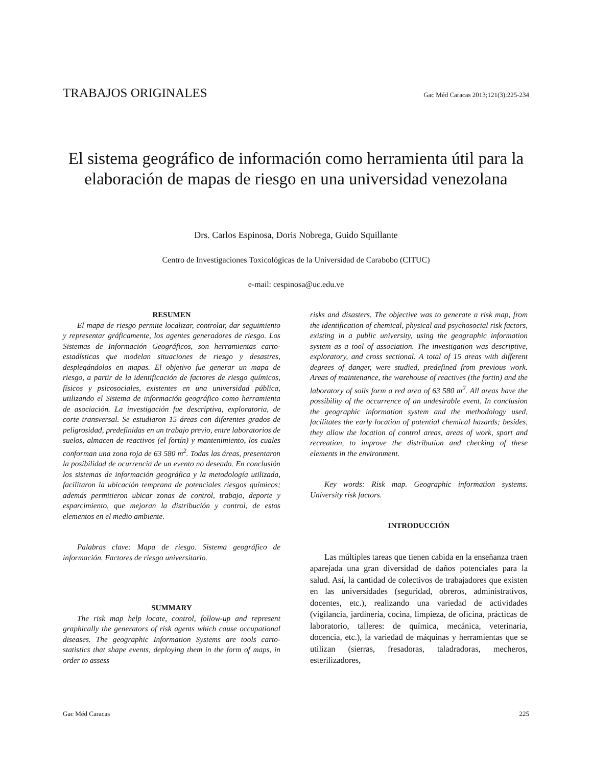TRABAJOS ORIGINALES Gac Méd Caracas 2013;121(3):225-234
El sistema geográfico de información como herramienta útil para la elaboración de mapas de riesgo en una universidad venezolana
Drs. Carlos Espinosa, Doris Nobrega, Guido Squillante
Centro de Investigaciones Toxicológicas de la Universidad de Carabobo (CITUC)
e-mail: cespinosa@uc.edu.ve
RESUMEN
El mapa de riesgo permite localizar, controlar, dar seguimiento y representar gráficamente, los agentes generadores de riesgo. Los Sistemas de Información Geográficos, son herramientas carto-estadísticas que modelan situaciones de riesgo y desastres, desplegándolos en mapas. El objetivo fue generar un mapa de riesgo, a partir de la identificación de factores de riesgo químicos, físicos y psicosociales, existentes en una universidad pública, utilizando el Sistema de información geográfico como herramienta de asociación. La investigación fue descriptiva, exploratoria, de corte transversal. Se estudiaron 15 áreas con diferentes grados de peligrosidad, predefinidas en un trabajo previo, entre laboratorios de suelos, almacen de reactivos (el fortín) y mantenimiento, los cuales conforman una zona roja de 63 580 m<sup>2</sup>. Todas las áreas, presentaron la posibilidad de ocurrencia de un evento no deseado. En conclusión los sistemas de información geográfica y la metodología utilizada, facilitaron la ubicación temprana de potenciales riesgos químicos; además permitieron ubicar zonas de control, trabajo, deporte y esparcimiento, que mejoran la distribución y control, de estos elementos en el medio ambiente.
Palabras clave: Mapa de riesgo. Sistema geográfico de información. Factores de riesgo universitario.
SUMMARY
The risk map help locate, control, follow-up and represent graphically the generators of risk agents which cause occupational diseases. The geographic Information Systems are tools carto-statistics that shape events, deploying them in the form of maps, in order to assess
risks and disasters. The objective was to generate a risk map, from the identification of chemical, physical and psychosocial risk factors, existing in a public university, using the geographic information system as a tool of association. The investigation was descriptive, exploratory, and cross sectional. A total of 15 areas with different degrees of danger, were studied, predefined from previous work. Areas of maintenance, the warehouse of reactives (the fortin) and the laboratory of soils form a red area of 63 580 m<sup>2</sup>. All areas have the possibility of the occurrence of an undesirable event. In conclusion the geographic information system and the methodology used, facilitates the early location of potential chemical hazards; besides, they allow the location of control areas, areas of work, sport and recreation, to improve the distribution and checking of these elements in the environment.
Key words: Risk map. Geographic information systems. University risk factors.
INTRODUCCIÓN
Las múltiples tareas que tienen cabida en la enseñanza traen aparejada una gran diversidad de daños potenciales para la salud. Así, la cantidad de colectivos de trabajadores que existen en las universidades (seguridad, obreros, administrativos, docentes, etc.), realizando una variedad de actividades (vigilancia, jardinería, cocina, limpieza, de oficina, prácticas de laboratorio, talleres: de química, mecánica, veterinaria, docencia, etc.), la variedad de máquinas y herramientas que se utilizan (sierras, fresadoras, taladradoras, mecheros, esterilizadores,
Gac Méd Caracas 225